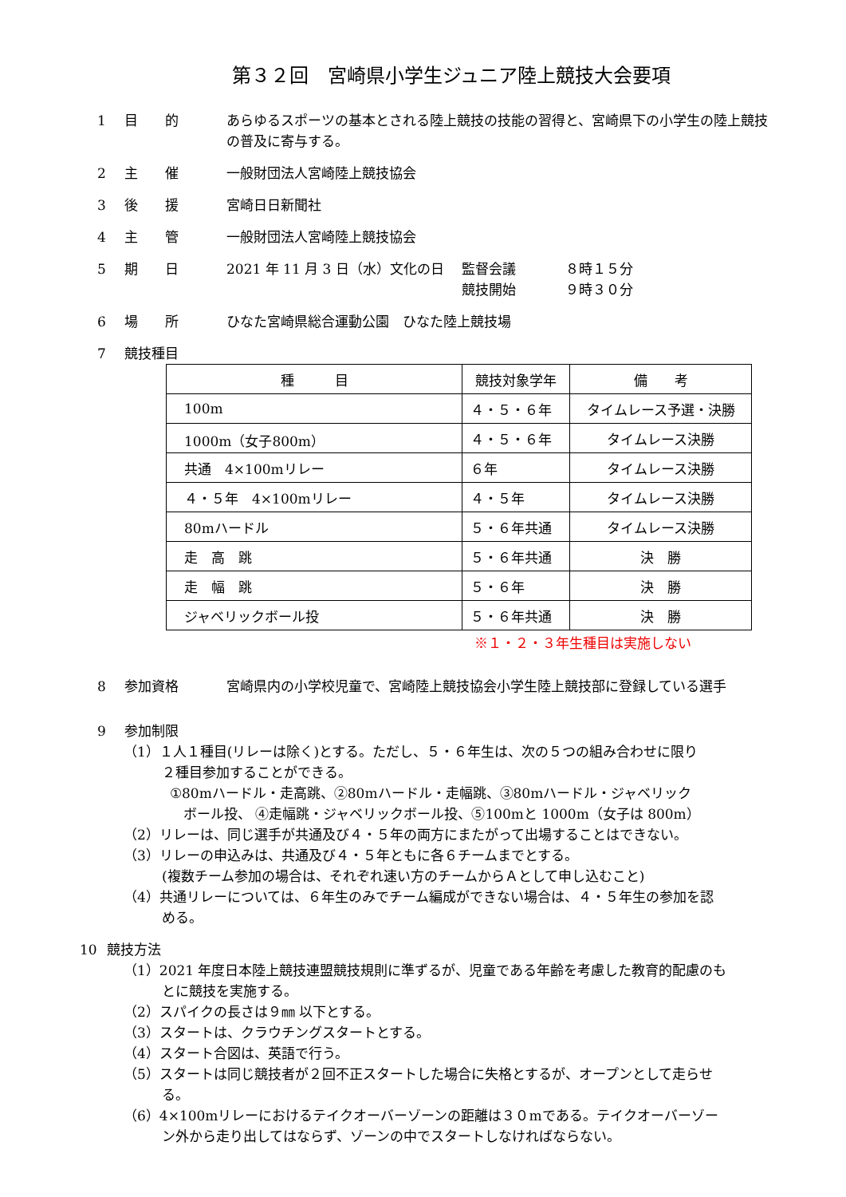第３２回　宮崎県小学生ジュニア陸上競技大会要項
1 目　　的 あらゆるスポーツの基本とされる陸上競技の技能の習得と、宮崎県下の小学生の陸上競技の普及に寄与する。
2 主　　催 一般財団法人宮崎陸上競技協会
3 後　　援 宮崎日日新聞社
4 主　　管 一般財団法人宮崎陸上競技協会
5 期　　日 2021 年 11 月 3 日（水）文化の日 監督会議
競技開始
８時１５分
９時３０分
6 場　　所 ひなた宮崎県総合運動公園　ひなた陸上競技場
7 競技種目
| 種 目 | 競技対象学年 | 備 考 |
| --- | --- | --- |
| 100m | ４・５・６年 | タイムレース予選・決勝 |
| 1000m（女子800m） | ４・５・６年 | タイムレース決勝 |
| 共通 4×100mリレー | ６年 | タイムレース決勝 |
| ４・５年 4×100mリレー | ４・５年 | タイムレース決勝 |
| 80mハードル | ５・６年共通 | タイムレース決勝 |
| 走 高 跳 | ５・６年共通 | 決 勝 |
| 走 幅 跳 | ５・６年 | 決 勝 |
| ジャベリックボール投 | ５・６年共通 | 決 勝 |
※１・２・３年生種目は実施しない
8 参加資格 宮崎県内の小学校児童で、宮崎陸上競技協会小学生陸上競技部に登録している選手
9 参加制限
（1）１人１種目(リレーは除く)とする。ただし、５・６年生は、次の５つの組み合わせに限り
２種目参加することができる。
①80mハードル・走高跳、②80mハードル・走幅跳、③80mハードル・ジャベリック
　ボール投、 ④走幅跳・ジャベリックボール投、⑤100mと 1000m（女子は 800m）
（2）リレーは、同じ選手が共通及び４・５年の両方にまたがって出場することはできない。
（3）リレーの申込みは、共通及び４・５年ともに各６チームまでとする。
(複数チーム参加の場合は、それぞれ速い方のチームからＡとして申し込むこと)
（4）共通リレーについては、６年生のみでチーム編成ができない場合は、４・５年生の参加を認
める。
10 競技方法
（1）2021 年度日本陸上競技連盟競技規則に準ずるが、児童である年齢を考慮した教育的配慮のも
とに競技を実施する。
（2）スパイクの長さは９㎜ 以下とする。
（3）スタートは、クラウチングスタートとする。
（4）スタート合図は、英語で行う。
（5）スタートは同じ競技者が２回不正スタートした場合に失格とするが、オープンとして走らせ
る。
（6）4×100mリレーにおけるテイクオーバーゾーンの距離は３０mである。テイクオーバーゾー
ン外から走り出してはならず、ゾーンの中でスタートしなければならない。